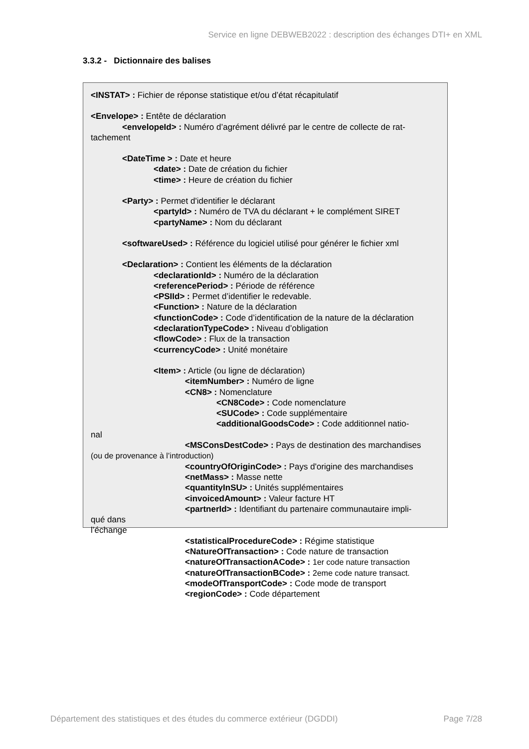Service en ligne DEBWEB2022 : description des échanges DTI+ en XML
3.3.2 - Dictionnaire des balises
<INSTAT> : Fichier de réponse statistique et/ou d’état récapitulatif
<Envelope> : Entête de déclaration
<envelopeId> : Numéro d’agrément délivré par le centre de collecte de rat-
tachement
<DateTime > : Date et heure
<date> : Date de création du fichier
<time> : Heure de création du fichier
<Party> : Permet d'identifier le déclarant
<partyId> : Numéro de TVA du déclarant + le complément SIRET
<partyName> : Nom du déclarant
<softwareUsed> : Référence du logiciel utilisé pour générer le fichier xml
<Declaration> : Contient les éléments de la déclaration
<declarationId> : Numéro de la déclaration
<referencePeriod> : Période de référence
<PSIId> : Permet d’identifier le redevable.
<Function> : Nature de la déclaration
<functionCode> : Code d’identification de la nature de la déclaration
<declarationTypeCode> : Niveau d’obligation
<flowCode> : Flux de la transaction
<currencyCode> : Unité monétaire
<Item> : Article (ou ligne de déclaration)
<itemNumber> : Numéro de ligne
<CN8> : Nomenclature
<CN8Code> : Code nomenclature
<SUCode> : Code supplémentaire
<additionalGoodsCode> : Code additionnel natio-
nal
<MSConsDestCode> : Pays de destination des marchandises
(ou de provenance à l’introduction)
<countryOfOriginCode> : Pays d'origine des marchandises
<netMass> : Masse nette
<quantityInSU> : Unités supplémentaires
<invoicedAmount> : Valeur facture HT
<partnerId> : Identifiant du partenaire communautaire impli-
qué dans
l’échange
<statisticalProcedureCode> : Régime statistique
<NatureOfTransaction> : Code nature de transaction
<natureOfTransactionACode> : 1er code nature transaction
<natureOfTransactionBCode> : 2eme code nature transact.
<modeOfTransportCode> : Code mode de transport
<regionCode> : Code département
Département des statistiques et des études du commerce extérieur (DGDDI) Page 7/28